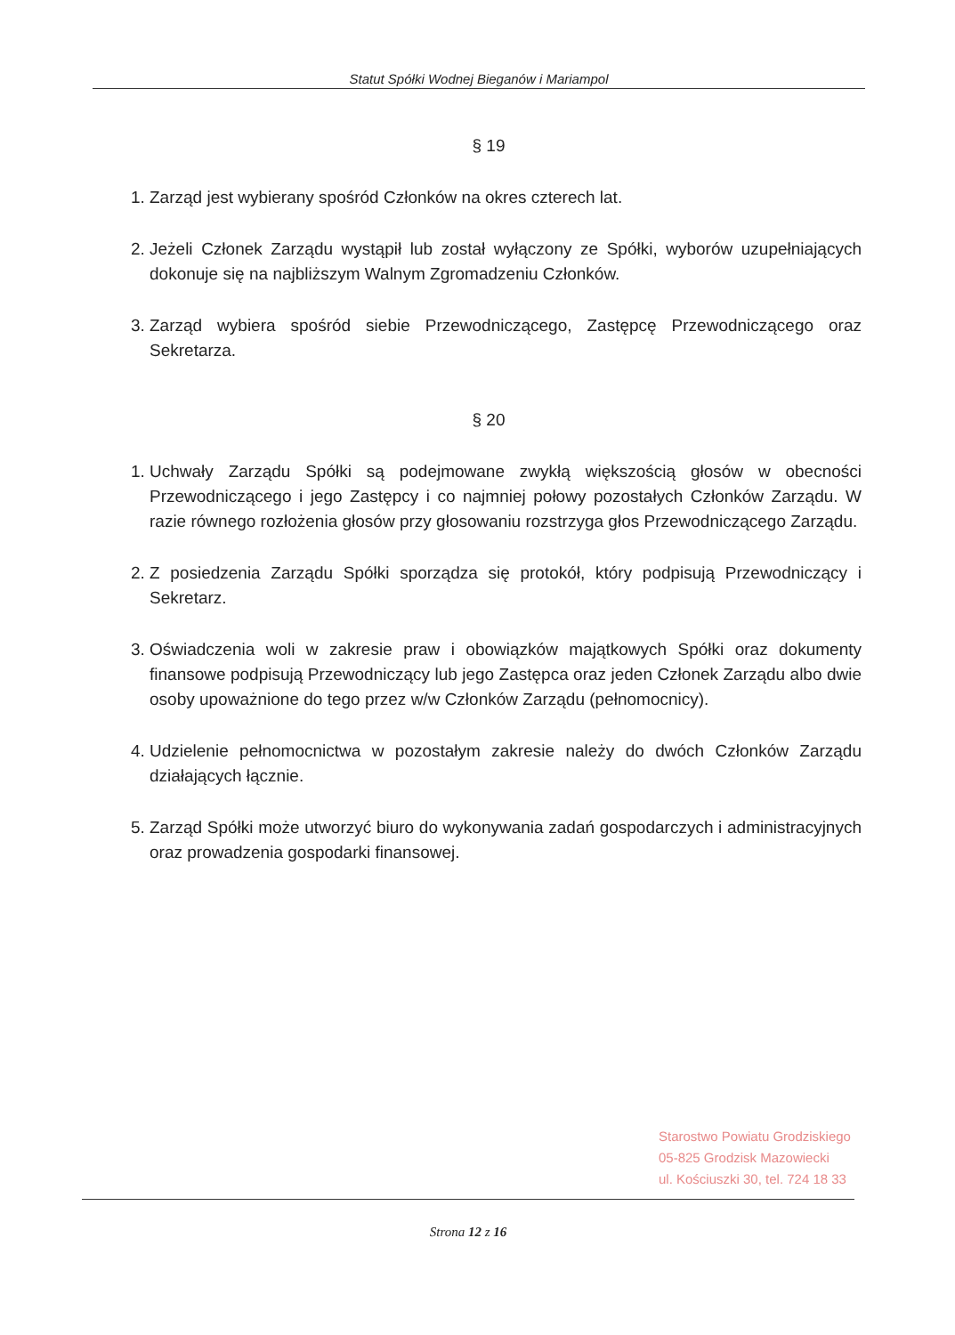Statut Spółki Wodnej Bieganów i Mariampol
§ 19
1. Zarząd jest wybierany spośród Członków na okres czterech lat.
2. Jeżeli Członek Zarządu wystąpił lub został wyłączony ze Spółki, wyborów uzupełniających dokonuje się na najbliższym Walnym Zgromadzeniu Członków.
3. Zarząd wybiera spośród siebie Przewodniczącego, Zastępcę Przewodniczącego oraz Sekretarza.
§ 20
1. Uchwały Zarządu Spółki są podejmowane zwykłą większością głosów w obecności Przewodniczącego i jego Zastępcy i co najmniej połowy pozostałych Członków Zarządu. W razie równego rozłożenia głosów przy głosowaniu rozstrzyga głos Przewodniczącego Zarządu.
2. Z posiedzenia Zarządu Spółki sporządza się protokół, który podpisują Przewodniczący i Sekretarz.
3. Oświadczenia woli w zakresie praw i obowiązków majątkowych Spółki oraz dokumenty finansowe podpisują Przewodniczący lub jego Zastępca oraz jeden Członek Zarządu albo dwie osoby upoważnione do tego przez w/w Członków Zarządu (pełnomocnicy).
4. Udzielenie pełnomocnictwa w pozostałym zakresie należy do dwóch Członków Zarządu działających łącznie.
5. Zarząd Spółki może utworzyć biuro do wykonywania zadań gospodarczych i administracyjnych oraz prowadzenia gospodarki finansowej.
Starostwo Powiatu Grodziskiego
05-825 Grodzisk Mazowiecki
ul. Kościuszki 30, tel. 724 18 33
Strona 12 z 16